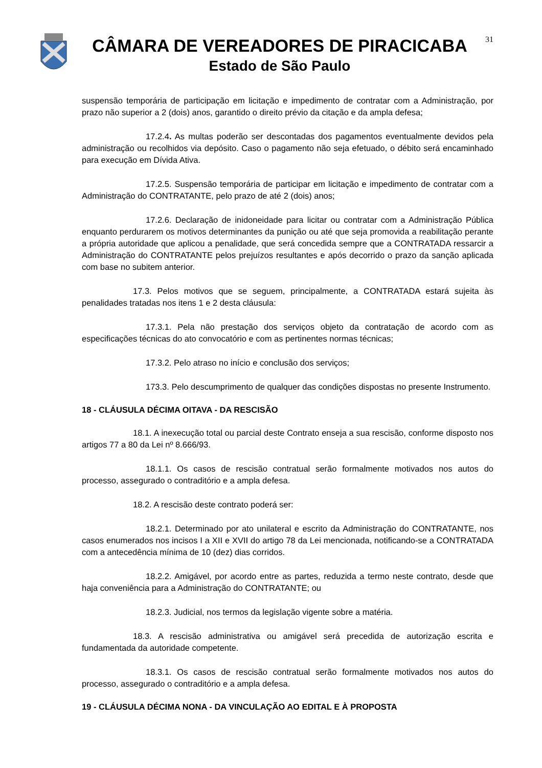CÂMARA DE VEREADORES DE PIRACICABA
Estado de São Paulo
31
suspensão temporária de participação em licitação e impedimento de contratar com a Administração, por prazo não superior a 2 (dois) anos, garantido o direito prévio da citação e da ampla defesa;
17.2.4. As multas poderão ser descontadas dos pagamentos eventualmente devidos pela administração ou recolhidos via depósito. Caso o pagamento não seja efetuado, o débito será encaminhado para execução em Dívida Ativa.
17.2.5. Suspensão temporária de participar em licitação e impedimento de contratar com a Administração do CONTRATANTE, pelo prazo de até 2 (dois) anos;
17.2.6. Declaração de inidoneidade para licitar ou contratar com a Administração Pública enquanto perdurarem os motivos determinantes da punição ou até que seja promovida a reabilitação perante a própria autoridade que aplicou a penalidade, que será concedida sempre que a CONTRATADA ressarcir a Administração do CONTRATANTE pelos prejuízos resultantes e após decorrido o prazo da sanção aplicada com base no subitem anterior.
17.3. Pelos motivos que se seguem, principalmente, a CONTRATADA estará sujeita às penalidades tratadas nos itens 1 e 2 desta cláusula:
17.3.1. Pela não prestação dos serviços objeto da contratação de acordo com as especificações técnicas do ato convocatório e com as pertinentes normas técnicas;
17.3.2. Pelo atraso no início e conclusão dos serviços;
173.3. Pelo descumprimento de qualquer das condições dispostas no presente Instrumento.
18 - CLÁUSULA DÉCIMA OITAVA - DA RESCISÃO
18.1. A inexecução total ou parcial deste Contrato enseja a sua rescisão, conforme disposto nos artigos 77 a 80 da Lei nº 8.666/93.
18.1.1. Os casos de rescisão contratual serão formalmente motivados nos autos do processo, assegurado o contraditório e a ampla defesa.
18.2. A rescisão deste contrato poderá ser:
18.2.1. Determinado por ato unilateral e escrito da Administração do CONTRATANTE, nos casos enumerados nos incisos I a XII e XVII do artigo 78 da Lei mencionada, notificando-se a CONTRATADA com a antecedência mínima de 10 (dez) dias corridos.
18.2.2. Amigável, por acordo entre as partes, reduzida a termo neste contrato, desde que haja conveniência para a Administração do CONTRATANTE; ou
18.2.3. Judicial, nos termos da legislação vigente sobre a matéria.
18.3. A rescisão administrativa ou amigável será precedida de autorização escrita e fundamentada da autoridade competente.
18.3.1. Os casos de rescisão contratual serão formalmente motivados nos autos do processo, assegurado o contraditório e a ampla defesa.
19 - CLÁUSULA DÉCIMA NONA - DA VINCULAÇÃO AO EDITAL E À PROPOSTA